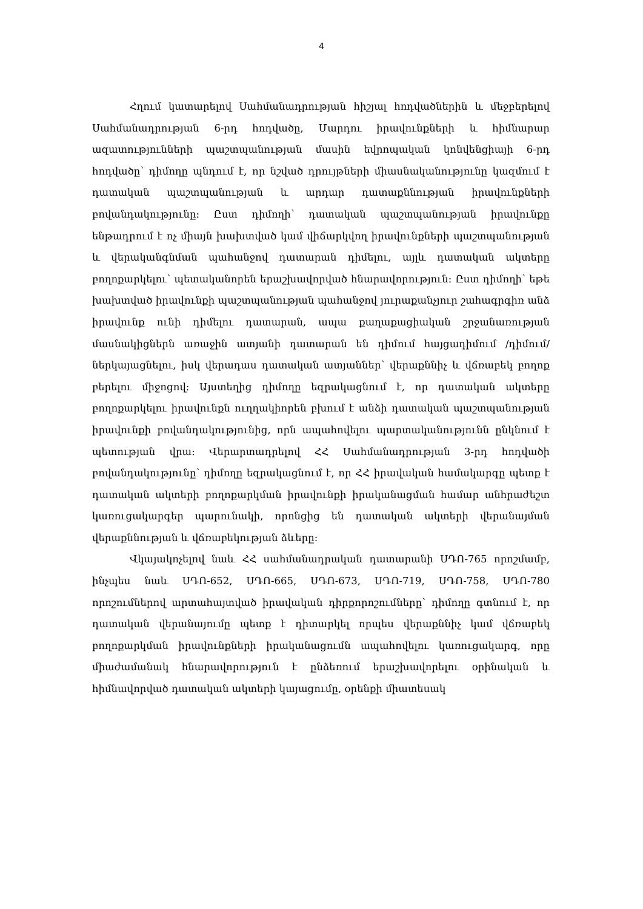4
Հղում կատարելով Սահմանադրության հիշյալ հոդվածներին և մեջբերելով Սահմանադրության 6-րդ հոդվածը, Մարդու իրավունքների և հիմնարար ազատությունների պաշտպանության մասին եվրոպական կոնվենցիայի 6-րդ հոդվածը՝ դիմողը պնդում է, որ նշված դրույթների միասնականությունը կազմում է դատական պաշտպանության և արդար դատաքննության իրավունքների բովանդակությունը: Ըստ դիմողի՝ դատական պաշտպանության իրավունքը ենթադրում է ոչ միայն խախտված կամ վիճարկվող իրավունքների պաշտպանության և վերականգնման պահանջով դատարան դիմելու, այլև դատական ակտերը բողոքարկելու՝ պետականորեն երաշխավորված հնարավորություն: Ըստ դիմողի՝ եթե խախտված իրավունքի պաշտպանության պահանջով յուրաքանչյուր շահագրգիռ անձ իրավունք ունի դիմելու դատարան, ապա քաղաքացիական շրջանառության մասնակիցներն առաջին ատյանի դատարան են դիմում հայցադիմում /դիմում/ ներկայացնելու, իսկ վերադաս դատական ատյաններ՝ վերաքննիչ և վճռաբեկ բողոք բերելու միջոցով: Այստեղից դիմողը եզրակացնում է, որ դատական ակտերը բողոքարկելու իրավունքն ուղղակիորեն բխում է անձի դատական պաշտպանության իրավունքի բովանդակությունից, որն ապահովելու պարտականությունն ընկնում է պետության վրա: Վերարտադրելով ՀՀ Սահմանադրության 3-րդ հոդվածի բովանդակությունը՝ դիմողը եզրակացնում է, որ ՀՀ իրավական համակարգը պետք է դատական ակտերի բողոքարկման իրավունքի իրականացման համար անհրաժեշտ կառուցակարգեր պարունակի, որոնցից են դատական ակտերի վերանայման վերաքննության և վճռաբեկության ձևերը:
Վկայակոչելով նաև ՀՀ սահմանադրական դատարանի ՍԴՈ-765 որոշմամբ, ինչպես նաև ՍԴՈ-652, ՍԴՈ-665, ՍԴՈ-673, ՍԴՈ-719, ՍԴՈ-758, ՍԴՈ-780 որոշումներով արտահայտված իրավական դիրքորոշումները՝ դիմողը գտնում է, որ դատական վերանայումը պետք է դիտարկել որպես վերաքննիչ կամ վճռաբեկ բողոքարկման իրավունքների իրականացումն ապահովելու կառուցակարգ, որը միաժամանակ հնարավորություն է ընձեռում երաշխավորելու օրինական և հիմնավորված դատական ակտերի կայացումը, օրենքի միատեսակ